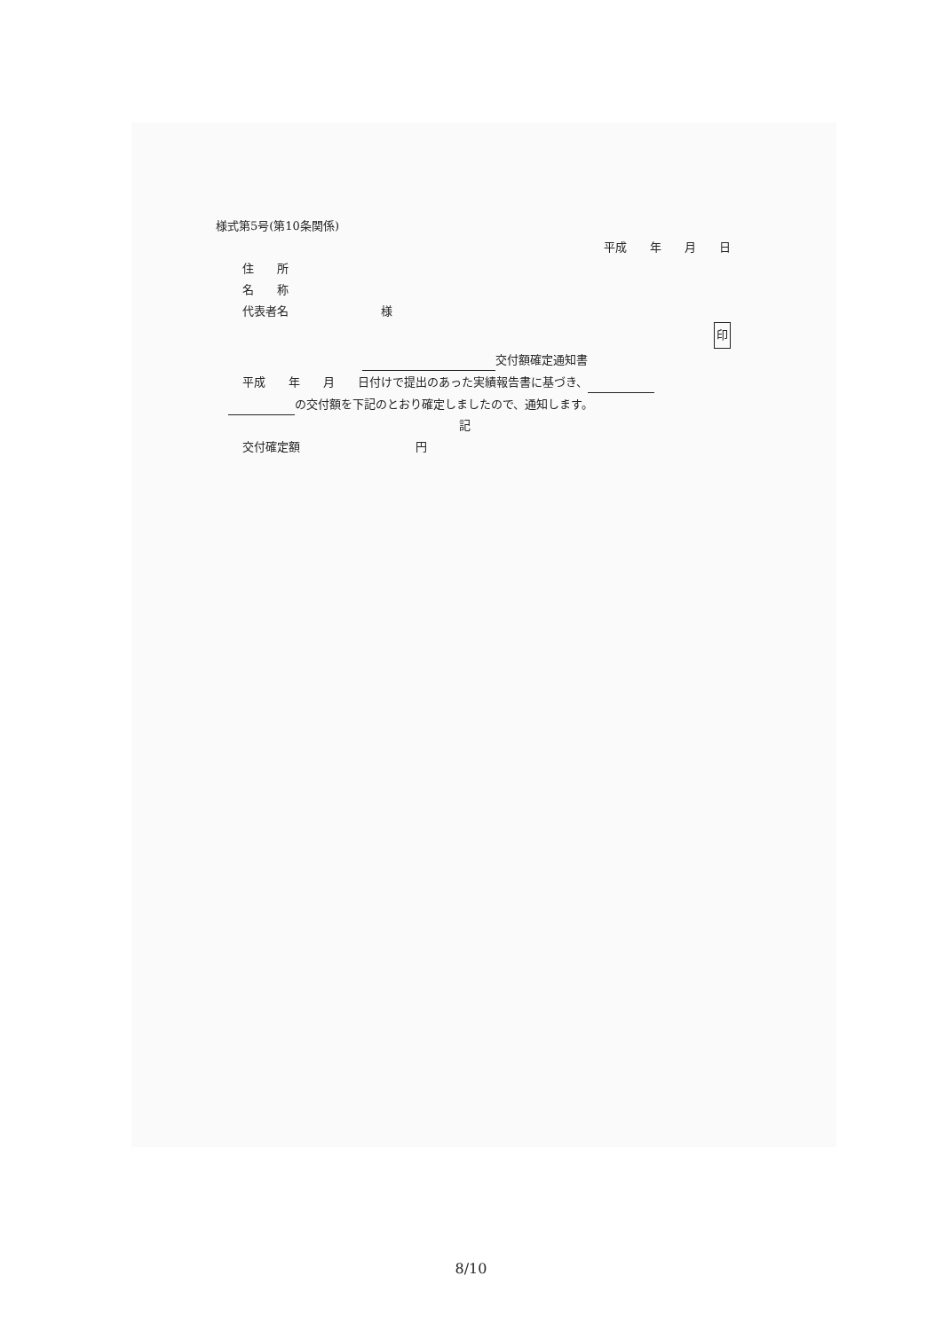様式第5号(第10条関係)
平成　　年　　月　　日
住　　所
名　　称
代表者名　　　　　　　　様
印
交付額確定通知書
平成　　年　　月　　日付けで提出のあった実績報告書に基づき、
の交付額を下記のとおり確定しましたので、通知します。
記
交付確定額　　　　　　　　　　円
8/10